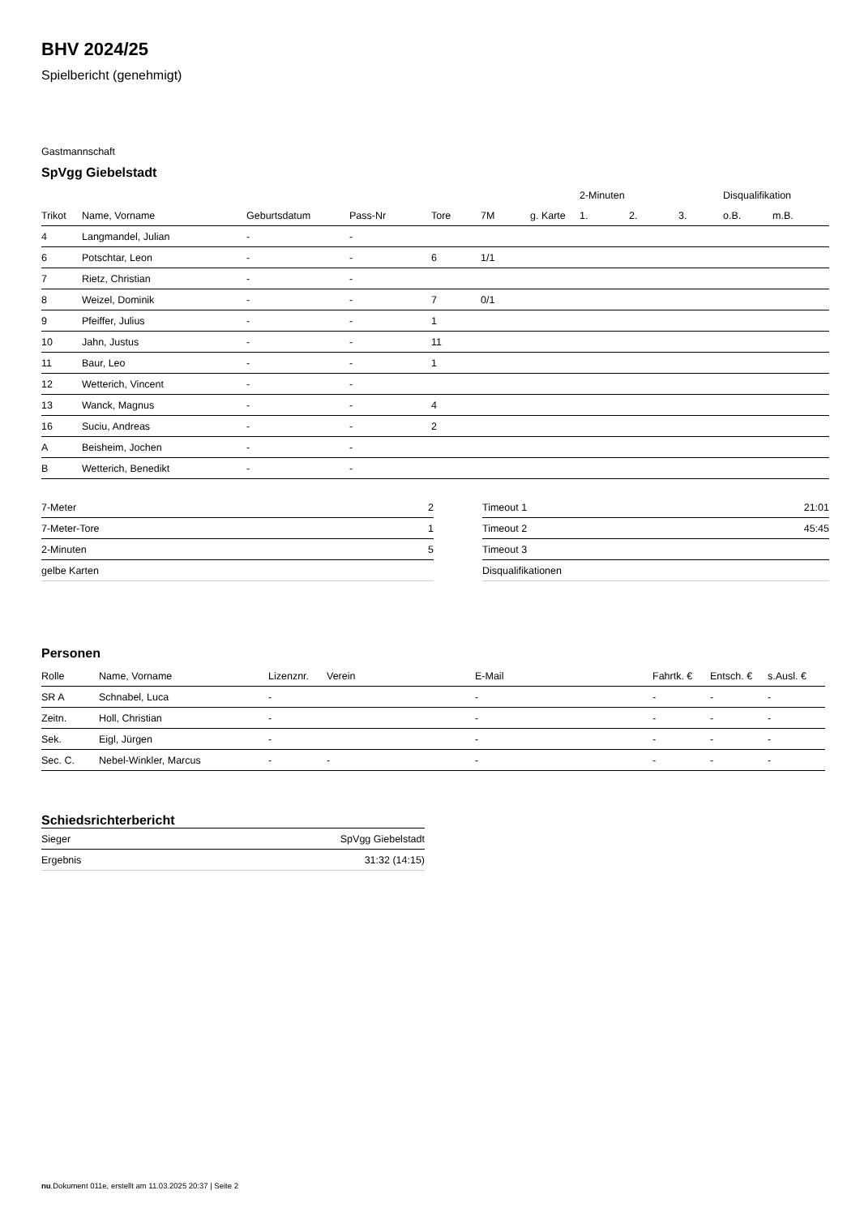BHV 2024/25
Spielbericht (genehmigt)
Gastmannschaft
SpVgg Giebelstadt
| | | | | | | | 2-Minuten | | | Disqualifikation | |
| --- | --- | --- | --- | --- | --- | --- | --- | --- | --- | --- | --- |
| Trikot | Name, Vorname | Geburtsdatum | Pass-Nr | Tore | 7M | g. Karte | 1. | 2. | 3. | o.B. | m.B. |
| 4 | Langmandel, Julian | - | - | | | | | | | | |
| 6 | Potschtar, Leon | - | - | 6 | 1/1 | | | | | | |
| 7 | Rietz, Christian | - | - | | | | | | | | |
| 8 | Weizel, Dominik | - | - | 7 | 0/1 | | | | | | |
| 9 | Pfeiffer, Julius | - | - | 1 | | | | | | | |
| 10 | Jahn, Justus | - | - | 11 | | | | | | | |
| 11 | Baur, Leo | - | - | 1 | | | | | | | |
| 12 | Wetterich, Vincent | - | - | | | | | | | | |
| 13 | Wanck, Magnus | - | - | 4 | | | | | | | |
| 16 | Suciu, Andreas | - | - | 2 | | | | | | | |
| A | Beisheim, Jochen | - | - | | | | | | | | |
| B | Wetterich, Benedikt | - | - | | | | | | | | |
| 7-Meter | 2 |
| 7-Meter-Tore | 1 |
| 2-Minuten | 5 |
| gelbe Karten | |
| Timeout 1 | 21:01 |
| Timeout 2 | 45:45 |
| Timeout 3 | |
| Disqualifikationen | |
Personen
| Rolle | Name, Vorname | Lizenznr. | Verein | E-Mail | Fahrtk. € | Entsch. € | s.Ausl. € |
| --- | --- | --- | --- | --- | --- | --- | --- |
| SR A | Schnabel, Luca | - | | - | - | - | - |
| Zeitn. | Holl, Christian | - | | - | - | - | - |
| Sek. | Eigl, Jürgen | - | | - | - | - | - |
| Sec. C. | Nebel-Winkler, Marcus | - | - | - | - | - | - |
Schiedsrichterbericht
| Sieger | SpVgg Giebelstadt |
| Ergebnis | 31:32 (14:15) |
nu.Dokument 011e, erstellt am 11.03.2025 20:37 | Seite 2